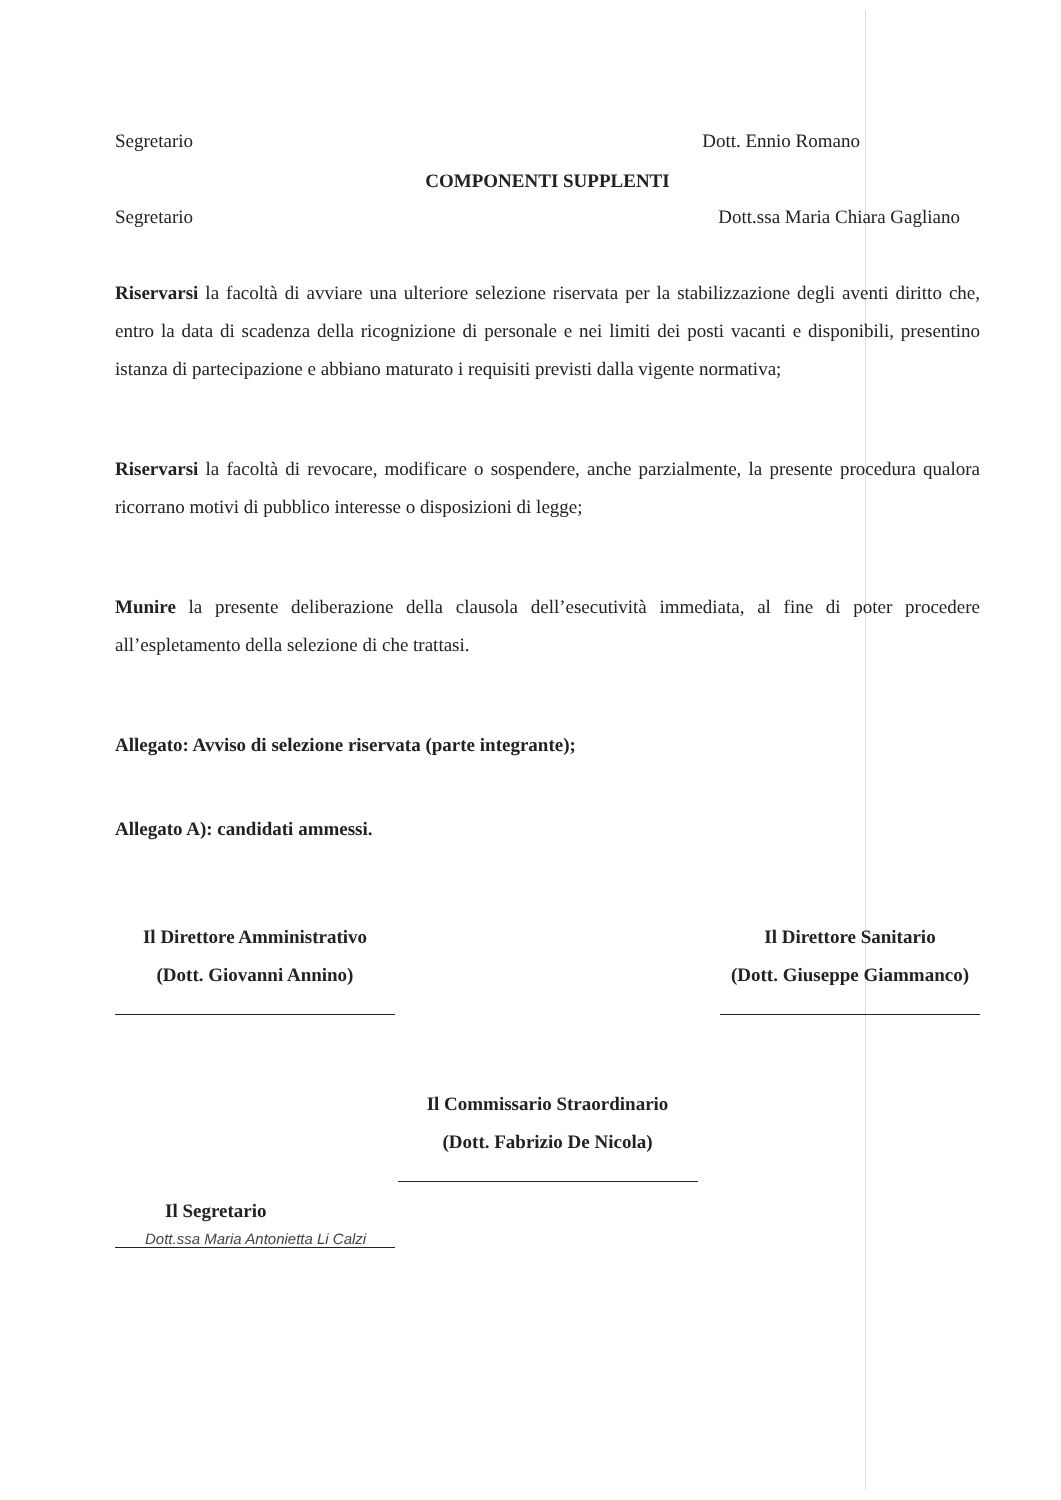Segretario Dott. Ennio Romano
COMPONENTI SUPPLENTI
Segretario Dott.ssa Maria Chiara Gagliano
Riservarsi la facoltà di avviare una ulteriore selezione riservata per la stabilizzazione degli aventi diritto che, entro la data di scadenza della ricognizione di personale e nei limiti dei posti vacanti e disponibili, presentino istanza di partecipazione e abbiano maturato i requisiti previsti dalla vigente normativa;
Riservarsi la facoltà di revocare, modificare o sospendere, anche parzialmente, la presente procedura qualora ricorrano motivi di pubblico interesse o disposizioni di legge;
Munire la presente deliberazione della clausola dell’esecutività immediata, al fine di poter procedere all’espletamento della selezione di che trattasi.
Allegato: Avviso di selezione riservata (parte integrante);
Allegato A): candidati ammessi.
Il Direttore Amministrativo
(Dott. Giovanni Annino)
Il Direttore Sanitario
(Dott. Giuseppe Giammanco)
Il Commissario Straordinario
(Dott. Fabrizio De Nicola)
Il Segretario
Dott.ssa Maria Antonietta Li Calzi